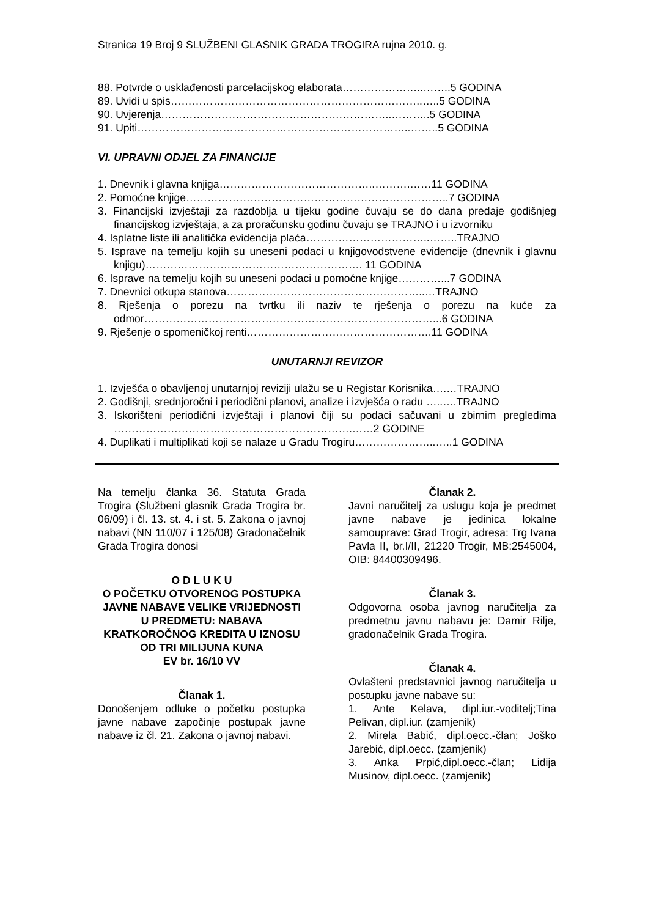Stranica 19 Broj 9 SLUŽBENI GLASNIK GRADA TROGIRA rujna 2010. g.
88. Potvrde o usklađenosti parcelacijskog elaborata…………………..……..5 GODINA
89. Uvidi u spis……………………………………………………………..…..5 GODINA
90. Uvjerenja………………………………………………………..………..5 GODINA
91. Upiti…………………………………………………………………..……..5 GODINA
VI. UPRAVNI ODJEL ZA FINANCIJE
1. Dnevnik i glavna knjiga……………………………………..……….……11 GODINA
2. Pomoćne knjige………………………………………………………………..7 GODINA
3. Financijski izvještaji za razdoblja u tijeku godine čuvaju se do dana predaje godišnjeg financijskog izvještaja, a za proračunsku godinu čuvaju se TRAJNO i u izvorniku
4. Isplatne liste ili analitička evidencija plaća……………………………..……..TRAJNO
5. Isprave na temelju kojih su uneseni podaci u knjigovodstvene evidencije (dnevnik i glavnu knjigu)……………………………………………………. 11 GODINA
6. Isprave na temelju kojih su uneseni podaci u pomoćne knjige…………...7 GODINA
7. Dnevnici otkupa stanova………………………………………………..…TRAJNO
8. Rješenja o porezu na tvrtku ili naziv te rješenja o porezu na kuće za odmor………………………………………………………………………...6 GODINA
9. Rješenje o spomeničkoj renti…………………………………………….11 GODINA
UNUTARNJI REVIZOR
1. Izvješća o obavljenoj unutarnjoj reviziji ulažu se u Registar Korisnika….…TRAJNO
2. Godišnji, srednjoročni i periodični planovi, analize i izvješća o radu …..….TRAJNO
3. Iskorišteni periodični izvještaji i planovi čiji su podaci sačuvani u zbirnim pregledima ………………………………………………………….……2 GODINE
4. Duplikati i multiplikati koji se nalaze u Gradu Trogiru…………………..…..1 GODINA
Na temelju članka 36. Statuta Grada Trogira (Službeni glasnik Grada Trogira br. 06/09) i čl. 13. st. 4. i st. 5. Zakona o javnoj nabavi (NN 110/07 i 125/08) Gradonačelnik Grada Trogira donosi
O D L U K U
O POČETKU OTVORENOG POSTUPKA JAVNE NABAVE VELIKE VRIJEDNOSTI
U PREDMETU: NABAVA KRATKOROČNOG KREDITA U IZNOSU OD TRI MILIJUNA KUNA
EV br. 16/10 VV
Članak 1.
Donošenjem odluke o početku postupka javne nabave započinje postupak javne nabave iz čl. 21. Zakona o javnoj nabavi.
Članak 2.
Javni naručitelj za uslugu koja je predmet javne nabave je jedinica lokalne samouprave: Grad Trogir, adresa: Trg Ivana Pavla II, br.I/II, 21220 Trogir, MB:2545004, OIB: 84400309496.
Članak 3.
Odgovorna osoba javnog naručitelja za predmetnu javnu nabavu je: Damir Rilje, gradonačelnik Grada Trogira.
Članak 4.
Ovlašteni predstavnici javnog naručitelja u postupku javne nabave su:
1. Ante Kelava, dipl.iur.-voditelj;Tina Pelivan, dipl.iur. (zamjenik)
2. Mirela Babić, dipl.oecc.-član; Joško Jarebić, dipl.oecc. (zamjenik)
3. Anka Prpić,dipl.oecc.-član; Lidija Musinov, dipl.oecc. (zamjenik)